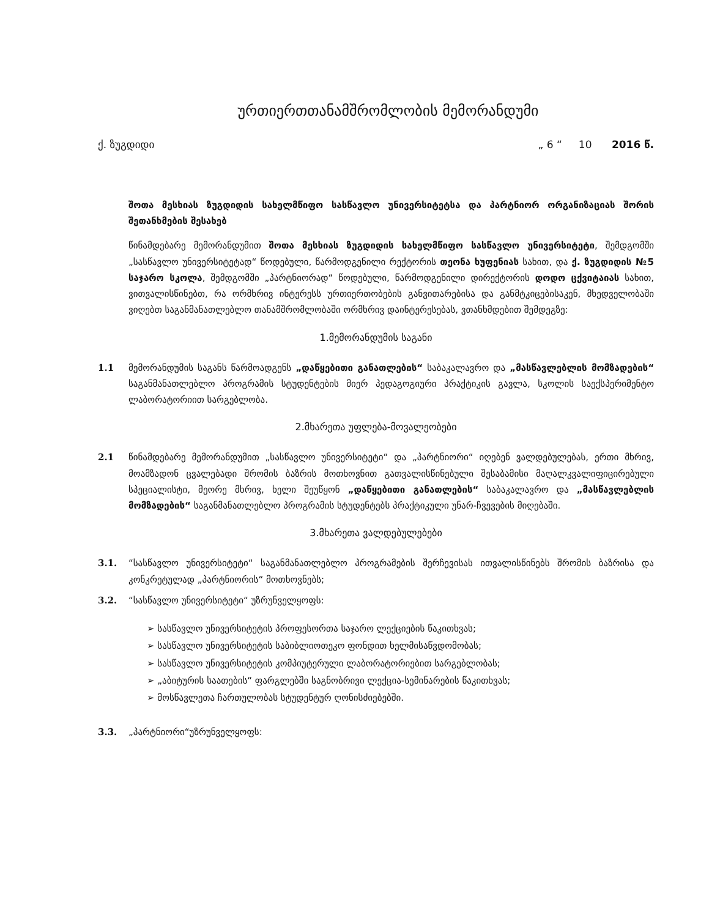ურთიერთთანამშრომლობის მემორანდუმი
ქ. ზუგდიდი „ 6 “ 10 2016 წ.
შოთა მესხიას ზუგდიდის სახელმწიფო სასწავლო უნივერსიტეტსა და პარტნიორ ორგანიზაციას შორის შეთანხმების შესახებ
წინამდებარე მემორანდუმით შოთა მესხიას ზუგდიდის სახელმწიფო სასწავლო უნივერსიტეტი, შემდგომში „სასწავლო უნივერსიტეტად“ წოდებული, წარმოდგენილი რექტორის თეონა ხუფენიას სახით, და ქ. ზუგდიდის №5 საჯარო სკოლა, შემდგომში „პარტნიორად“ წოდებული, წარმოდგენილი დირექტორის დოდო ცქვიტაიას სახით, ვითვალისწინებთ, რა ორმხრივ ინტერესს ურთიერთობების განვითარებისა და განმტკიცებისაკენ, მხედველობაში ვიღებთ საგანმანათლებლო თანამშრომლობაში ორმხრივ დაინტერესებას, ვთანხმდებით შემდეგზე:
1.მემორანდუმის საგანი
1.1 მემორანდუმის საგანს წარმოადგენს „დაწყებითი განათლების“ საბაკალავრო და „მასწავლებლის მომზადების“ საგანმანათლებლო პროგრამის სტუდენტების მიერ პედაგოგიური პრაქტიკის გავლა, სკოლის საექსპერიმენტო ლაბორატორიით სარგებლობა.
2.მხარეთა უფლება-მოვალეობები
2.1 წინამდებარე მემორანდუმით „სასწავლო უნივერსიტეტი“ და „პარტნიორი“ იღებენ ვალდებულებას, ერთი მხრივ, მოამზადონ ცვალებადი შრომის ბაზრის მოთხოვნით გათვალისწინებული შესაბამისი მაღალკვალიფიცირებული სპეციალისტი, მეორე მხრივ, ხელი შეუწყონ „დაწყებითი განათლების“ საბაკალავრო და „მასწავლებლის მომზადების“ საგანმანათლებლო პროგრამის სტუდენტებს პრაქტიკული უნარ-ჩვევების მიღებაში.
3.მხარეთა ვალდებულებები
3.1. “სასწავლო უნივერსიტეტი“ საგანმანათლებლო პროგრამების შერჩევისას ითვალისწინებს შრომის ბაზრისა და კონკრეტულად „პარტნიორის“ მოთხოვნებს;
3.2. “სასწავლო უნივერსიტეტი“ უზრუნველყოფს:
➢ სასწავლო უნივერსიტეტის პროფესორთა საჯარო ლექციების წაკითხვას;
➢ სასწავლო უნივერსიტეტის საბიბლიოთეკო ფონდით ხელმისაწვდომობას;
➢ სასწავლო უნივერსიტეტის კომპიუტერული ლაბორატორიებით სარგებლობას;
➢ „აბიტურის საათების“ ფარგლებში საგნობრივი ლექცია-სემინარების წაკითხვას;
➢ მოსწავლეთა ჩართულობას სტუდენტურ ღონისძიებებში.
3.3. „პარტნიორი“უზრუნველყოფს: